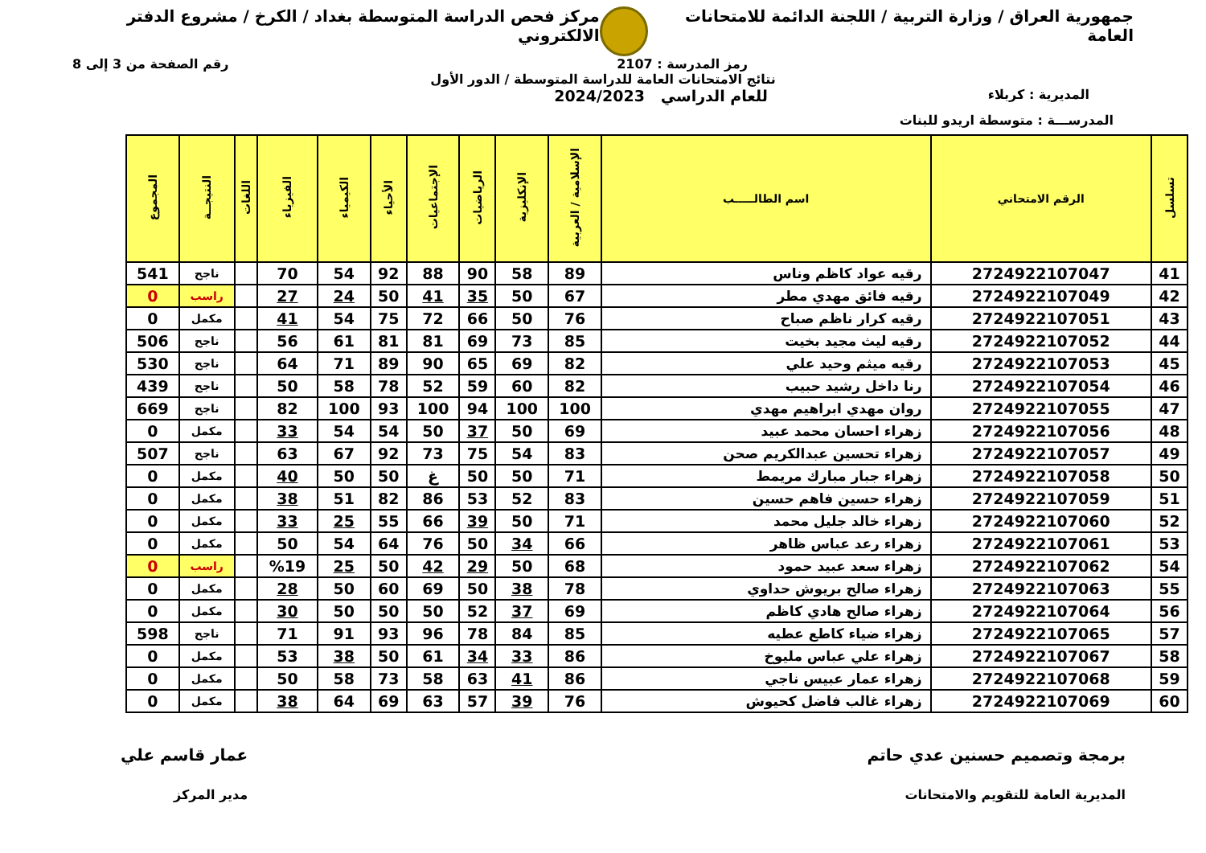جمهورية العراق / وزارة التربية / اللجنة الدائمة للامتحانات العامة
مركز فحص الدراسة المتوسطة بغداد / الكرخ / مشروع الدفتر الالكتروني
رمز المدرسة : 2107 رقم الصفحة من 3 إلى 8
نتائج الامتحانات العامة للدراسة المتوسطة / الدور الأول
المديرية : كربلاء
للعام الدراسي 2024/2023
المدرســـة : متوسطة اريدو للبنات
| تسلسل | الرقم الامتحاني | اسم الطالـــــب | الإسلامية / العربية | الإنكليزية | الرياضيات | الإجتماعيات | الأحياء | الكيمياء | الفيزياء | اللغات | النتيجــة | المجموع |
| --- | --- | --- | --- | --- | --- | --- | --- | --- | --- | --- | --- | --- |
| 41 | 2724922107047 | رقيه عواد كاظم وناس | 89 | 58 | 90 | 88 | 92 | 54 | 70 | | ناجح | 541 |
| 42 | 2724922107049 | رقيه فائق مهدي مطر | 67 | 50 | 35 | 41 | 50 | 24 | 27 | | راسب | 0 |
| 43 | 2724922107051 | رقيه كرار ناظم صباح | 76 | 50 | 66 | 72 | 75 | 54 | 41 | | مكمل | 0 |
| 44 | 2724922107052 | رقيه ليث مجيد بخيت | 85 | 73 | 69 | 81 | 81 | 61 | 56 | | ناجح | 506 |
| 45 | 2724922107053 | رقيه ميثم وحيد علي | 82 | 69 | 65 | 90 | 89 | 71 | 64 | | ناجح | 530 |
| 46 | 2724922107054 | رنا داخل رشيد حبيب | 82 | 60 | 59 | 52 | 78 | 58 | 50 | | ناجح | 439 |
| 47 | 2724922107055 | روان مهدي ابراهيم مهدي | 100 | 100 | 94 | 100 | 93 | 100 | 82 | | ناجح | 669 |
| 48 | 2724922107056 | زهراء احسان محمد عبيد | 69 | 50 | 37 | 50 | 54 | 54 | 33 | | مكمل | 0 |
| 49 | 2724922107057 | زهراء تحسين عبدالكريم صحن | 83 | 54 | 75 | 73 | 92 | 67 | 63 | | ناجح | 507 |
| 50 | 2724922107058 | زهراء جبار مبارك مريمط | 71 | 50 | 50 | غ | 50 | 50 | 40 | | مكمل | 0 |
| 51 | 2724922107059 | زهراء حسين فاهم حسين | 83 | 52 | 53 | 86 | 82 | 51 | 38 | | مكمل | 0 |
| 52 | 2724922107060 | زهراء خالد جليل محمد | 71 | 50 | 39 | 66 | 55 | 25 | 33 | | مكمل | 0 |
| 53 | 2724922107061 | زهراء رعد عباس ظاهر | 66 | 34 | 50 | 76 | 64 | 54 | 50 | | مكمل | 0 |
| 54 | 2724922107062 | زهراء سعد عبيد حمود | 68 | 50 | 29 | 42 | 50 | 25 | %19 | | راسب | 0 |
| 55 | 2724922107063 | زهراء صالح بريوش حداوي | 78 | 38 | 50 | 69 | 60 | 50 | 28 | | مكمل | 0 |
| 56 | 2724922107064 | زهراء صالح هادي كاظم | 69 | 37 | 52 | 50 | 50 | 50 | 30 | | مكمل | 0 |
| 57 | 2724922107065 | زهراء ضياء كاطع عطيه | 85 | 84 | 78 | 96 | 93 | 91 | 71 | | ناجح | 598 |
| 58 | 2724922107067 | زهراء علي عباس مليوخ | 86 | 33 | 34 | 61 | 50 | 38 | 53 | | مكمل | 0 |
| 59 | 2724922107068 | زهراء عمار عبيس ناجي | 86 | 41 | 63 | 58 | 73 | 58 | 50 | | مكمل | 0 |
| 60 | 2724922107069 | زهراء غالب فاضل كحيوش | 76 | 39 | 57 | 63 | 69 | 64 | 38 | | مكمل | 0 |
برمجة وتصميم حسنين عدي حاتم
المديرية العامة للتقويم والامتحانات
عمار قاسم علي
مدير المركز